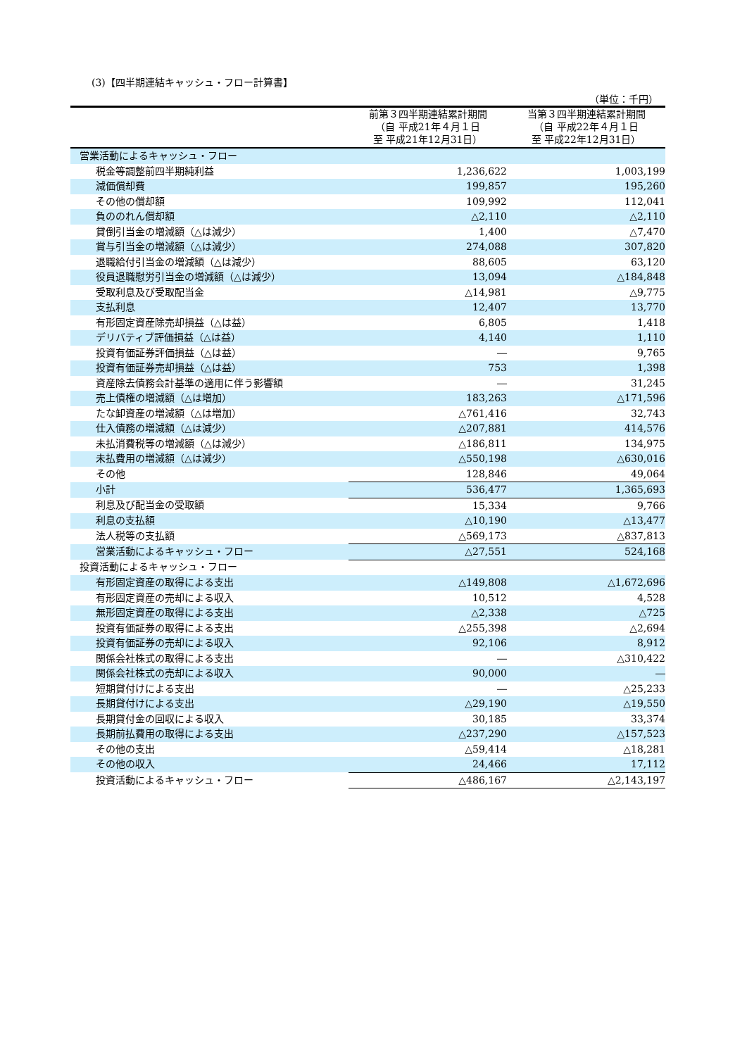(3)【四半期連結キャッシュ・フロー計算書】
（単位：千円）
| | 前第３四半期連結累計期間 （自 平成21年４月１日 至 平成21年12月31日） | 当第３四半期連結累計期間 （自 平成22年４月１日 至 平成22年12月31日） |
| --- | --- | --- |
| 営業活動によるキャッシュ・フロー | | |
| 税金等調整前四半期純利益 | 1,236,622 | 1,003,199 |
| 減価償却費 | 199,857 | 195,260 |
| その他の償却額 | 109,992 | 112,041 |
| 負ののれん償却額 | △2,110 | △2,110 |
| 貸倒引当金の増減額（△は減少） | 1,400 | △7,470 |
| 賞与引当金の増減額（△は減少） | 274,088 | 307,820 |
| 退職給付引当金の増減額（△は減少） | 88,605 | 63,120 |
| 役員退職慰労引当金の増減額（△は減少） | 13,094 | △184,848 |
| 受取利息及び受取配当金 | △14,981 | △9,775 |
| 支払利息 | 12,407 | 13,770 |
| 有形固定資産除売却損益（△は益） | 6,805 | 1,418 |
| デリバティブ評価損益（△は益） | 4,140 | 1,110 |
| 投資有価証券評価損益（△は益） | ― | 9,765 |
| 投資有価証券売却損益（△は益） | 753 | 1,398 |
| 資産除去債務会計基準の適用に伴う影響額 | ― | 31,245 |
| 売上債権の増減額（△は増加） | 183,263 | △171,596 |
| たな卸資産の増減額（△は増加） | △761,416 | 32,743 |
| 仕入債務の増減額（△は減少） | △207,881 | 414,576 |
| 未払消費税等の増減額（△は減少） | △186,811 | 134,975 |
| 未払費用の増減額（△は減少） | △550,198 | △630,016 |
| その他 | 128,846 | 49,064 |
| 小計 | 536,477 | 1,365,693 |
| 利息及び配当金の受取額 | 15,334 | 9,766 |
| 利息の支払額 | △10,190 | △13,477 |
| 法人税等の支払額 | △569,173 | △837,813 |
| 営業活動によるキャッシュ・フロー | △27,551 | 524,168 |
| 投資活動によるキャッシュ・フロー | | |
| 有形固定資産の取得による支出 | △149,808 | △1,672,696 |
| 有形固定資産の売却による収入 | 10,512 | 4,528 |
| 無形固定資産の取得による支出 | △2,338 | △725 |
| 投資有価証券の取得による支出 | △255,398 | △2,694 |
| 投資有価証券の売却による収入 | 92,106 | 8,912 |
| 関係会社株式の取得による支出 | ― | △310,422 |
| 関係会社株式の売却による収入 | 90,000 | ― |
| 短期貸付けによる支出 | ― | △25,233 |
| 長期貸付けによる支出 | △29,190 | △19,550 |
| 長期貸付金の回収による収入 | 30,185 | 33,374 |
| 長期前払費用の取得による支出 | △237,290 | △157,523 |
| その他の支出 | △59,414 | △18,281 |
| その他の収入 | 24,466 | 17,112 |
| 投資活動によるキャッシュ・フロー | △486,167 | △2,143,197 |